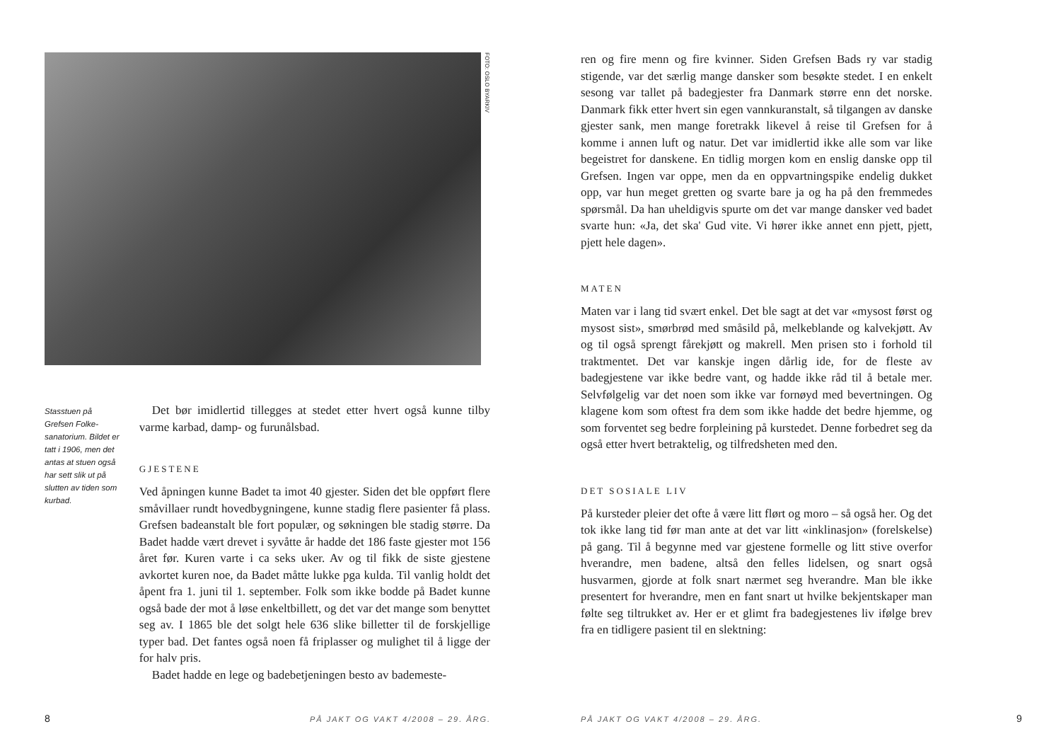FOTO: OSLO BYARKIV
Stasstuen på Grefsen Folke­sanatorium. Bildet er tatt i 1906, men det antas at stuen også har sett slik ut på slutten av tiden som kurbad.
Det bør imidlertid tillegges at stedet etter hvert også kunne tilby varme karbad, damp- og furunålsbad.
GJESTENE
Ved åpningen kunne Badet ta imot 40 gjester. Siden det ble oppført flere småvillaer rundt hovedbygningene, kunne stadig flere pasienter få plass. Grefsen badeanstalt ble fort populær, og søkningen ble stadig større. Da Badet hadde vært drevet i syvåtte år hadde det 186 faste gjester mot 156 året før. Kuren varte i ca seks uker. Av og til fikk de siste gjestene avkortet kuren noe, da Badet måtte lukke pga kulda. Til vanlig holdt det åpent fra 1. juni til 1. september. Folk som ikke bodde på Badet kunne også bade der mot å løse enkeltbillett, og det var det mange som benyttet seg av. I 1865 ble det solgt hele 636 slike billetter til de forskjellige typer bad. Det fantes også noen få friplasser og mulighet til å ligge der for halv pris.
Badet hadde en lege og badebetjeningen besto av bademeste-
8
PÅ JAKT OG VAKT 4/2008 – 29. ÅRG.
ren og fire menn og fire kvinner. Siden Grefsen Bads ry var stadig stigende, var det særlig mange dansker som besøkte stedet. I en enkelt sesong var tallet på badegjester fra Danmark større enn det norske. Danmark fikk etter hvert sin egen vannkuranstalt, så tilgangen av danske gjester sank, men mange foretrakk likevel å reise til Grefsen for å komme i annen luft og natur. Det var imidlertid ikke alle som var like begeistret for danskene. En tidlig morgen kom en enslig danske opp til Grefsen. Ingen var oppe, men da en oppvartningspike endelig dukket opp, var hun meget gretten og svarte bare ja og ha på den fremmedes spørsmål. Da han uheldigvis spurte om det var mange dansker ved badet svarte hun: «Ja, det ska' Gud vite. Vi hører ikke annet enn pjett, pjett, pjett hele dagen».
MATEN
Maten var i lang tid svært enkel. Det ble sagt at det var «mysost først og mysost sist», smørbrød med småsild på, melkeblande og kalvekjøtt. Av og til også sprengt fårekjøtt og makrell. Men prisen sto i forhold til traktmentet. Det var kanskje ingen dårlig ide, for de fleste av badegjestene var ikke bedre vant, og hadde ikke råd til å betale mer. Selvfølgelig var det noen som ikke var fornøyd med bevertningen. Og klagene kom som oftest fra dem som ikke hadde det bedre hjemme, og som forventet seg bedre forpleining på kurstedet. Denne forbedret seg da også etter hvert betraktelig, og tilfredsheten med den.
DET SOSIALE LIV
På kursteder pleier det ofte å være litt flørt og moro – så også her. Og det tok ikke lang tid før man ante at det var litt «inklinasjon» (forelskelse) på gang. Til å begynne med var gjestene formelle og litt stive overfor hverandre, men badene, altså den felles lidelsen, og snart også husvarmen, gjorde at folk snart nærmet seg hverandre. Man ble ikke presentert for hverandre, men en fant snart ut hvilke bekjentskaper man følte seg tiltrukket av. Her er et glimt fra badegjestenes liv ifølge brev fra en tidligere pasient til en slektning:
PÅ JAKT OG VAKT 4/2008 – 29. ÅRG.
9